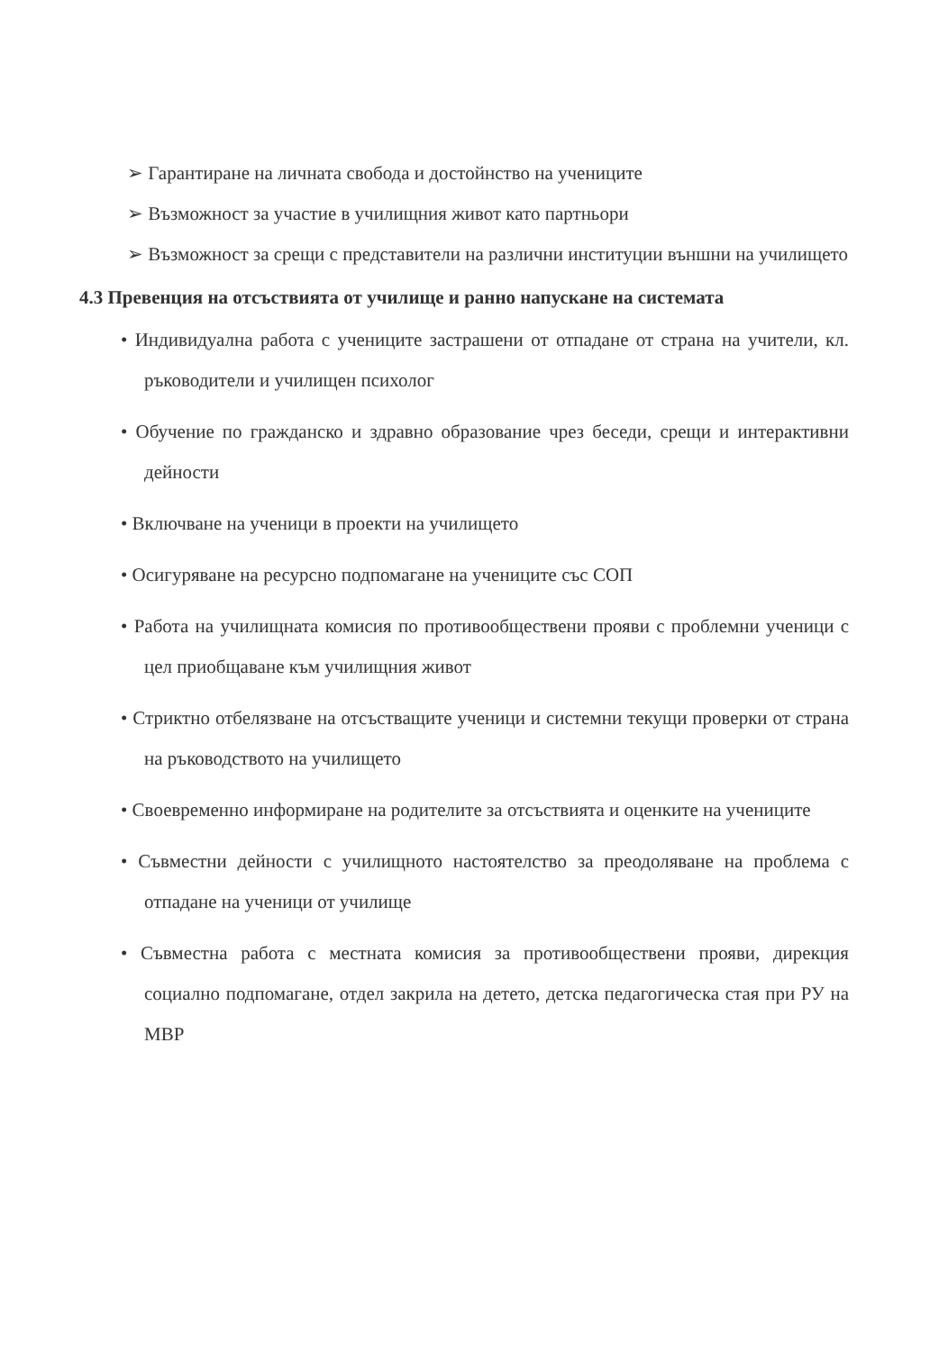➢ Гарантиране на личната свобода и достойнство на учениците
➢ Възможност за участие в училищния живот като партньори
➢ Възможност за срещи с представители на различни институции външни на училището
4.3 Превенция на отсъствията от училище и ранно напускане на системата
• Индивидуална работа с учениците застрашени от отпадане от страна на учители, кл. ръководители и училищен психолог
• Обучение по гражданско и здравно образование чрез беседи, срещи и интерактивни дейности
• Включване на ученици в проекти на училището
• Осигуряване на ресурсно подпомагане на учениците със СОП
• Работа на училищната комисия по противообществени прояви с проблемни ученици с цел приобщаване към училищния живот
• Стриктно отбелязване на отсъстващите ученици и системни текущи проверки от страна на ръководството на училището
• Своевременно информиране на родителите за отсъствията и оценките на учениците
• Съвместни дейности с училищното настоятелство за преодоляване на проблема с отпадане на ученици от училище
• Съвместна работа с местната комисия за противообществени прояви, дирекция социално подпомагане, отдел закрила на детето, детска педагогическа стая при РУ на МВР